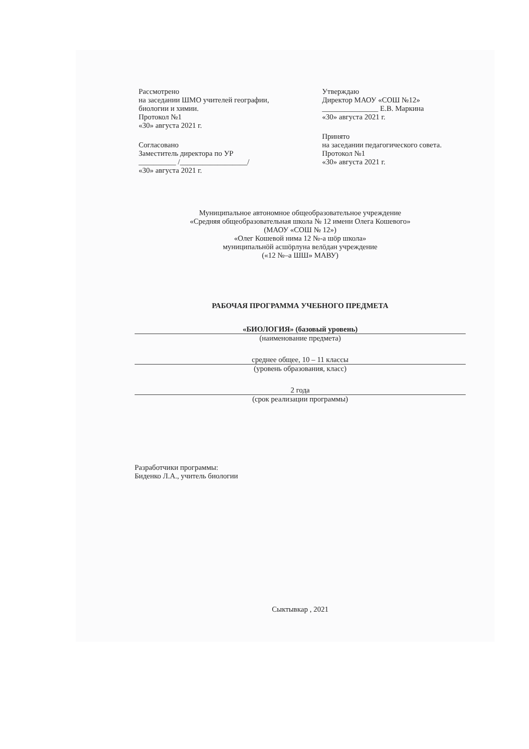Рассмотрено
на заседании ШМО учителей географии,
биологии и химии.
Протокол №1
«30» августа 2021 г.
Согласовано
Заместитель директора по УР
__________ /__________________/
«30» августа 2021 г.
Утверждаю
Директор МАОУ «СОШ №12»
_______________ Е.В. Маркина
«30» августа 2021 г.
Принято
на заседании педагогического совета.
Протокол №1
«30» августа 2021 г.
Муниципальное автономное общеобразовательное учреждение
«Средняя общеобразовательная школа № 12 имени Олега Кошевого»
(МАОУ «СОШ № 12»)
«Олег Кошевой нима 12 №-а шӧр школа»
муниципальнӧй асшӧрлуна велӧдан учреждение
(«12 №–а ШШ» МАВУ)
РАБОЧАЯ ПРОГРАММА УЧЕБНОГО ПРЕДМЕТА
«БИОЛОГИЯ» (базовый уровень)
(наименование предмета)
среднее общее, 10 – 11 классы
(уровень образования, класс)
2 года
(срок реализации программы)
Разработчики программы:
Биденко Л.А., учитель биологии
Сыктывкар , 2021